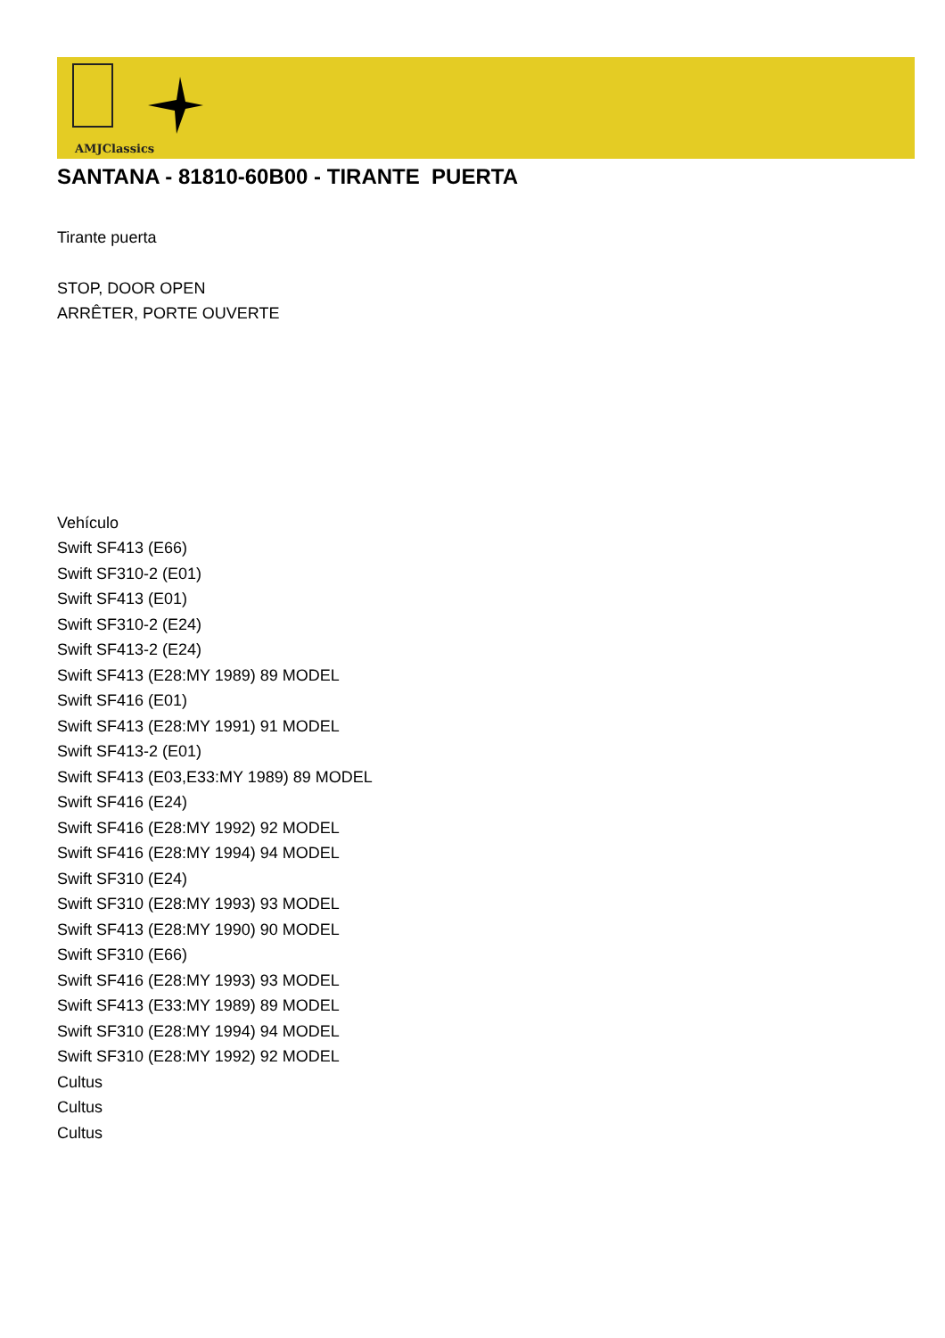AMJClassics
SANTANA - 81810-60B00 - TIRANTE PUERTA
Tirante puerta
STOP, DOOR OPEN
ARRÊTER, PORTE OUVERTE
Vehículo
Swift SF413 (E66)
Swift SF310-2 (E01)
Swift SF413 (E01)
Swift SF310-2 (E24)
Swift SF413-2 (E24)
Swift SF413 (E28:MY 1989) 89 MODEL
Swift SF416 (E01)
Swift SF413 (E28:MY 1991) 91 MODEL
Swift SF413-2 (E01)
Swift SF413 (E03,E33:MY 1989) 89 MODEL
Swift SF416 (E24)
Swift SF416 (E28:MY 1992) 92 MODEL
Swift SF416 (E28:MY 1994) 94 MODEL
Swift SF310 (E24)
Swift SF310 (E28:MY 1993) 93 MODEL
Swift SF413 (E28:MY 1990) 90 MODEL
Swift SF310 (E66)
Swift SF416 (E28:MY 1993) 93 MODEL
Swift SF413 (E33:MY 1989) 89 MODEL
Swift SF310 (E28:MY 1994) 94 MODEL
Swift SF310 (E28:MY 1992) 92 MODEL
Cultus
Cultus
Cultus